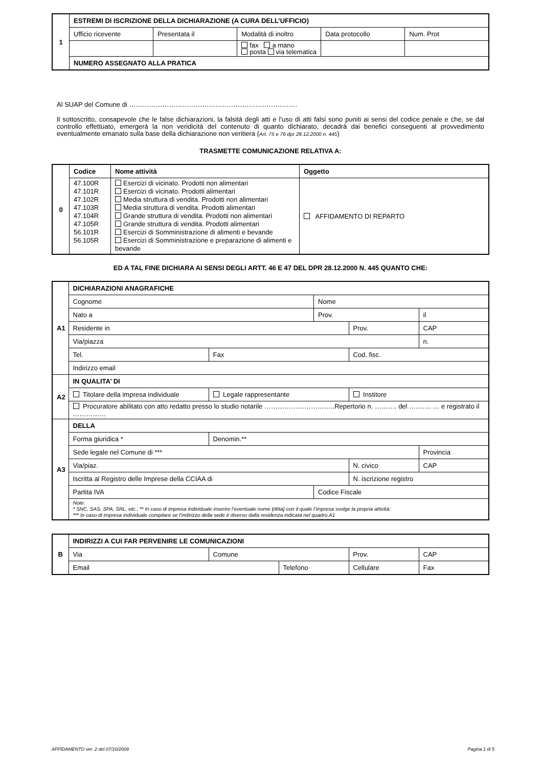| 1 | ESTREMI DI ISCRIZIONE DELLA DICHIARAZIONE (A CURA DELL’UFFICIO) | | | | |
| | Ufficio ricevente | Presentata il | Modalità di inoltro | Data protocollo | Num. Prot |
| | | | fax a mano posta via telematica | | |
| | NUMERO ASSEGNATO ALLA PRATICA | | | | |
Al SUAP del Comune di ………………………………………………………………….
Il sottoscritto, consapevole che le false dichiarazioni, la falsità degli atti e l’uso di atti falsi sono puniti ai sensi del codice penale e che, se dal controllo effettuato, emergerà la non veridicità del contenuto di quanto dichiarato, decadrà dai benefici conseguenti al provvedimento eventualmente emanato sulla base della dichiarazione non veritiera (Art. 75 e 76 dpr 28.12.2000 n. 445)
TRASMETTE COMUNICAZIONE RELATIVA A:
| 0 | Codice | Nome attività | Oggetto |
| | 47.100R 47.101R 47.102R 47.103R 47.104R 47.105R 56.101R 56.105R | Esercizi di vicinato. Prodotti non alimentari Esercizi di vicinato. Prodotti alimentari Media struttura di vendita. Prodotti non alimentari Media struttura di vendita. Prodotti alimentari Grande struttura di vendita. Prodotti non alimentari Grande struttura di vendita. Prodotti alimentari Esercizi di Somministrazione di alimenti e bevande Esercizi di Somministrazione e preparazione di alimenti e bevande | AFFIDAMENTO DI REPARTO |
ED A TAL FINE DICHIARA AI SENSI DEGLI ARTT. 46 E 47 DEL DPR 28.12.2000 N. 445 QUANTO CHE:
| A1 | DICHIARAZIONI ANAGRAFICHE | | | | |
| | Cognome | | Nome | | |
| | Nato a | | Prov. | | il |
| | Residente in | | | Prov. | CAP |
| | Via/piazza | | | | n. |
| | Tel. | Fax | | Cod. fisc. | |
| | Indirizzo email | | | | |
| A2 | IN QUALITA’ DI | | | | |
| | Titolare della impresa individuale | Legale rappresentante | | Institore | |
| | Procuratore abilitato con atto redatto presso lo studio notarile …………………………..Repertorio n. ………. del ………. … e registrato il …………… | | | | |
| A3 | DELLA | | | | |
| | Forma giuridica * | Denomin.** | | | |
| | Sede legale nel Comune di *** | | | | Provincia |
| | Via/piaz. | | | N. civico | CAP |
| | Iscritta al Registro delle Imprese della CCIAA di | | | N. iscrizione registro | |
| | Partita IVA | | Codice Fiscale | | |
| | Note: * SNC, SAS, SPA, SRL, etc.; ** In caso di impresa individuale inserire l’eventuale nome (ditta) con il quale l’impresa svolge la propria attività; *** In caso di impresa individuale compilare se l’indirizzo della sede è diverso dalla residenza indicata nel quadro A1 | | | | |
| B | INDIRIZZI A CUI FAR PERVENIRE LE COMUNICAZIONI | | | | |
| | Via | Comune | | Prov. | CAP |
| | Email | | Telefono | Cellulare | Fax |
AFFIDAMENTO ver. 2 del 07/10/2009 Pagina 1 di 5